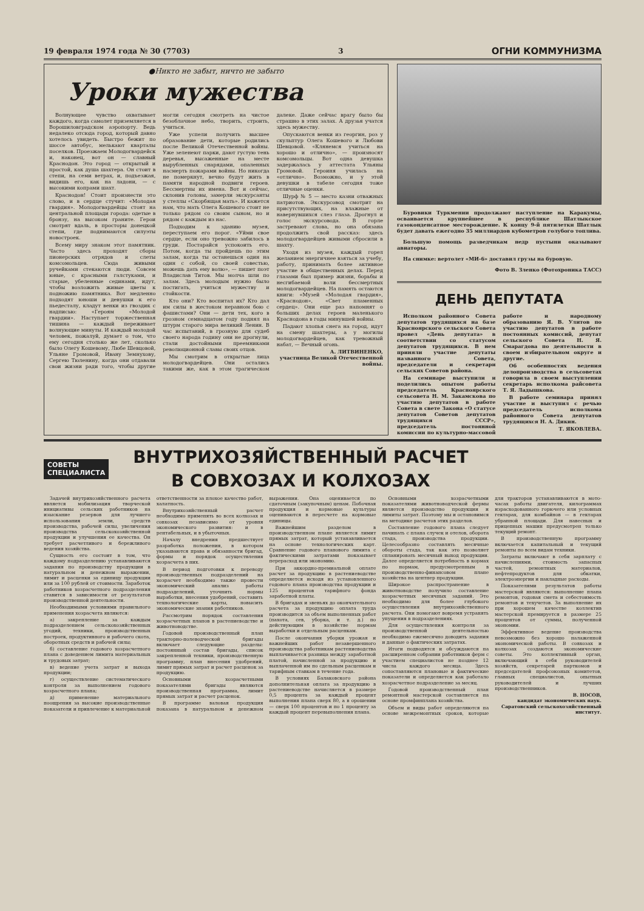19 февраля 1974 года № 30 (7703) 3 ОГНИ КОММУНИЗМА
●Никто не забыт, ничто не забыто
Уроки мужества
Волнующее чувство охватывает каждого, когда самолет приземляется в Ворошиловградском аэропорту. Ведь недалеко отсюда город, который давно хотелось увидеть. Быстро бежит по шоссе автобус, мелькают кварталы поселков. Проезжаем Молодогвардейск и, наконец, вот он — славный Краснодон. Это город — открытый и простой, как душа шахтера. Он стоит в степи, на семи ветрах, и, подъезжая, видишь его, как на ладони, — с высокими копрами шахт.
Краснодон! Стоит произнести это слово, и в сердце стучит: «Молодая гвардия». Молодогвардейцы стоят на центральной площади города: одетые в бронзу, на высоком граните. Герои смотрят вдаль, в просторы донецкой степи, где поднимаются силуэты новостроек.
Всему миру знаком этот памятник. Часто здесь проходят сборы пионерских отрядов и слеты комсомольцев. Сюда живыми ручейками стекаются люди. Совсем юные, с красными галстуками, и старые, убеленные сединами, идут, чтобы возложить живые цветы к подножию памятника. Вот медленно подходят юноши и девушки к его пьедесталу, кладут венки из гвоздик с надписью: «Героям «Молодой гвардии». Наступает торжественная тишина — каждый переживает волнующие минуты. И каждый молодой человек, пожалуй, думает о том, что ему сегодня столько же лет, сколько было Олегу Кошевому, Любе Шевцовой, Ульяне Громовой, Ивану Земнухову, Сергею Тюленину, когда они отдавали свои жизни ради того, чтобы другие могли сегодня смотреть на чистое безоблачное небо, творить, строить, учиться.
Уже успели получить высшее образование дети, которые родились после Великой Отечественной войны. Уже зеленеют парки, дают густую тень деревья, высаженные на месте вырубленных снарядами, опаленных насмерть пожарами войны. Но никогда не померкнут, вечно будут жить в памяти народной подвиги героев. Бессмертны их имена. Вот и сейчас, склонив головы, замерли экскурсанты у стеллы «Скорбящая мать». И кажется нам, что мать Олега Кошевого стоит не только рядом со своим сыном, но и рядом с каждым из нас.
Подходим к зданию музея, переступаем его порог. «Уйми свое сердце, если оно тревожно забилось в груди. Постарайся успокоить его. Потом, когда ты пройдешь по этим залам, когда ты останешься один на один с собой, со своей совестью, можешь дать ему волю», — пишет поэт Владислав Титов. Мы молча шли по залам. Здесь молодым нужно было постигать, учиться мужеству и стойкости.
Кто они? Кто воспитал их? Кто дал им силы в жестоком неравном бою с фашистами? Они — дети тех, кого в грозном семнадцатом году поднял на штурм старого мира великий Ленин. В час испытаний, в грозную для судеб своего народа годину они не дрогнули, стали достойными преемниками революционной славы своих отцов.
Мы смотрим в открытые лица молодогвардейцев. Они остались такими же, как в этом трагическом далеке. Даже сейчас врагу было бы страшно в этих залах. А друзья учатся здесь мужеству.
Опускаются венки из георгин, роз у скульптур Олега Кошевого и Любови Шевцовой. «Клянемся учиться на хорошо и отлично», — произносят комсомольцы. Вот одна девушка задержалась у аттестата Ульяны Громовой. Героиня училась на «отлично». Возможно, и у этой девушки в табеле сегодня тоже отличные оценки.
Шурф № 5 — место казни отважных патриотов. Экскурсовод смотрит на присутствующих, на влажные от навернувшихся слез глаза. Дрогнул и голос экскурсовода. В горле застревают слова, но она обязана продолжить свой рассказ: здесь молодогвардейцев живыми сбросили в шахту.
Уходя из музея, каждый горел желанием энергичнее взяться за учебу, работу, принимать более активное участие в общественных делах. Перед глазами был пример жизни, борьбы и несгибаемой воли бессмертных молодогвардейцев. На память остаются книги: «Музей «Молодая гвардия», «Краснодон», «Свет пламенных сердец». Они еще раз напомнят о больших делах героев маленького Краснодона в годы минувшей войны.
Падают хлопья снега на город, идут на смену шахтеры, а у могилы молодогвардейцев, как тревожный набат, — Вечный огонь.
А. ЛИТВИНЕНКО,
участница Великой Отечественной войны.
Буровики Туркмении продолжают наступление на Каракумы, осваивается крупнейшее в республике Шатлыкское газоконденсатное месторождение. К концу 9-й пятилетки Шатлык будет давать ежегодно 35 миллиардов кубометров голубого топлива.
Большую помощь разведчикам недр пустыни оказывают авиаторы.
На снимке: вертолет «МИ-6» доставил грузы на буровую.
Фото В. Зленко (Фотохроника ТАСС)
ДЕНЬ ДЕПУТАТА
Исполком районного Совета депутатов трудящихся на базе Красноярского сельского Совета провел «День депутата» в соответствии со статусом депутатов трудящихся. В нем приняли участие депутаты названного Совета, председатели и секретари сельских Советов района.
На семинаре выступили и поделились опытом работы председатель Красноярского сельсовета Н. М. Закамскова по участию депутатов в работе Совета в свете Закона «О статусе депутатов Советов депутатов трудящихся СССР», председатель постоянной комиссии по культурно-массовой работе и народному образованию Я. В. Улитов по участию депутатов в работе постоянных комиссий, депутат сельского Совета Н. Я. Смарагдова по деятельности в своем избирательном округе и другие.
Об особенностях ведения делопроизводства в сельсоветах говорила в своем выступлении секретарь исполкома райсовета Т. Я. Ладышкова.
В работе семинара принял участие и выступил с речью председатель исполкома районного Совета депутатов трудящихся Н. А. Дикин.
Т. ЯКОВЛЕВА.
СОВЕТЫ
СПЕЦИАЛИСТА
ВНУТРИХОЗЯЙСТВЕННЫЙ РАСЧЕТ
В СОВХОЗАХ И КОЛХОЗАХ
Задачей внутрихозяйственного расчета является мобилизация творческой инициативы сельских работников на изыскание резервов для лучшего использования земли, средств производства, рабочей силы, увеличения производства сельскохозяйственной продукции и улучшения ее качества. Он требует расчетливого и бережливого ведения хозяйства.
Сущность его состоит в том, что каждому подразделению устанавливаются задания по производству продукции в натуральном и денежном выражении, лимит и расценки за единицу продукции или за 100 рублей от стоимости. Заработок работников хозрасчетного подразделения ставится в зависимости от результатов производственной деятельности.
Необходимыми условиями правильного применения хозрасчета являются:
а) закрепление за каждым подразделением сельскохозяйственных угодий, техники, производственных построек, продуктивного и рабочего скота, оборотных средств и рабочей силы;
б) составление годового хозрасчетного плана с доведением лимита материальных и трудовых затрат;
в) ведение учета затрат и выхода продукции;
г) осуществление систематического контроля за выполнением годового хозрасчетного плана;
д) применение материального поощрения за высокие производственные показатели и привлечение к материальной ответственности за плохое качество работ, халатность.
Внутрихозяйственный расчет необходимо применять во всех колхозах и совхозах независимо от уровня экономического развития: и в рентабельных, и в убыточных.
Началу внедрения предшествует разработка положения, в котором указываются права и обязанности бригад, формы и порядок осуществления хозрасчета в них.
В период подготовки к переводу производственных подразделений на хозрасчет необходимо также провести экономический анализ работы подразделений, уточнить нормы выработки, внесения удобрений, составить технологические карты, повысить экономические знания работников.
Рассмотрим порядок составления хозрасчетных планов в растениеводстве и животноводстве.
Годовой производственный план тракторно-полеводческой бригады включает следующие разделы: постоянный состав бригады, список закрепленной техники, производственную программу, план внесения удобрений, лимит прямых затрат и расчет расценок за продукцию.
Основными хозрасчетными показателями бригады являются производственная программа, лимит прямых затрат и расчет расценок.
В программе валовая продукция показана в натуральном и денежном выражении. Она оценивается по сдаточным (закупочным) ценам. Побочная продукция и кормовые культуры оцениваются в пересчете на кормовые единицы.
Важнейшим разделом в производственном плане является лимит прямых затрат, который устанавливается на основе технологических карт. Сравнение годового планового лимита с фактическими затратами показывает перерасход или экономию.
При аккордно-премиальной оплате расчет за продукцию в растениеводстве определяется исходя из установленного годового плана производства продукции и 125 процентов тарифного фонда заработной платы.
В бригадах и звеньях до окончательного расчета за продукцию оплата труда производится за объем выполненных работ (пахота, сев, уборка, и т. д.) по действующим в хозяйстве нормам выработки и отдельным расценкам.
После окончания уборки урожая и важнейших работ незавершенного производства работникам растениеводства выплачивается разница между заработной платой, начисленной за продукцию и выплаченной им по сдельным расценкам и тарифным ставкам в течение года.
В условиях Балаковского района дополнительная оплата за продукцию в растениеводстве начисляется в размере 0,5 процента за каждый процент выполнения плана сверх 80, а в орошении — сверх 100 процентов и по 1 проценту за каждый процент перевыполнения плана.
Основными хозрасчетными показателями животноводческой фермы является производство продукции и лимиты затрат. Поэтому мы и остановимся на методике расчетов этих разделов.
Составление годового плана следует начинать с плана случек и отелов, оборота стада, производства продукции. Целесообразно составлять месячные обороты стада, так как это позволяет спланировать месячный выход продукции. Далее определяется потребность в кормах по нормам, предусмотренным в производственно-финансовом плане хозяйства на центнер продукции.
Широкое распространение в животноводстве получило составление хозрасчетных месячных заданий. Это необходимо для более глубокого осуществления внутрихозяйственного расчета. Они помогают вовремя устранять упущения в подразделениях.
Для осуществления контроля за производственной деятельностью необходимо ежемесячно доводить задания и данные о фактических затратах.
Итоги подводятся и обсуждаются на расширенном собрании работников ферм с участием специалистов не позднее 12 числа каждого месяца. Здесь сопоставляются плановые и фактические показатели и определяется как работало хозрасчетное подразделение за месяц.
Годовой производственный план ремонтной мастерской составляется на основе промфинплана хозяйства.
Объем и виды работ определяются на основе межремонтных сроков, которые для тракторов устанавливаются в мото-часах работы двигателя, килограммах израсходованного горючего или условных гектарах, для комбайнов — в гектарах убранной площади. Для навесных и прицепных машин предусмотрен только текущий ремонт.
В производственную программу включается капитальный и текущий ремонты по всем видам техники.
Затраты включают в себя зарплату с начислениями, стоимость запасных частей, ремонтных материалов, нефтепродуктов для обкатки, электроэнергии и накладные расходы.
Показателями результатов работы мастерской являются: выполнение плана ремонтов, годовая смета и себестоимость ремонтов и техучетов. За выполнение их при хорошем качестве коллектив мастерской премируется в размере 25 процентов от суммы, полученной экономии.
Эффективное ведение производства невозможно без хорошо налаженной экономической работы. В совхозах и колхозах создаются экономические советы. Это коллективный орган, включающий в себя руководителей хозяйств, секретарей парткомов и председателей профсоюзных комитетов, главных специалистов, опытных руководителей и лучших производственников.
В. НОСОВ,
кандидат экономических наук. Саратовский сельскохозяйственный институт.